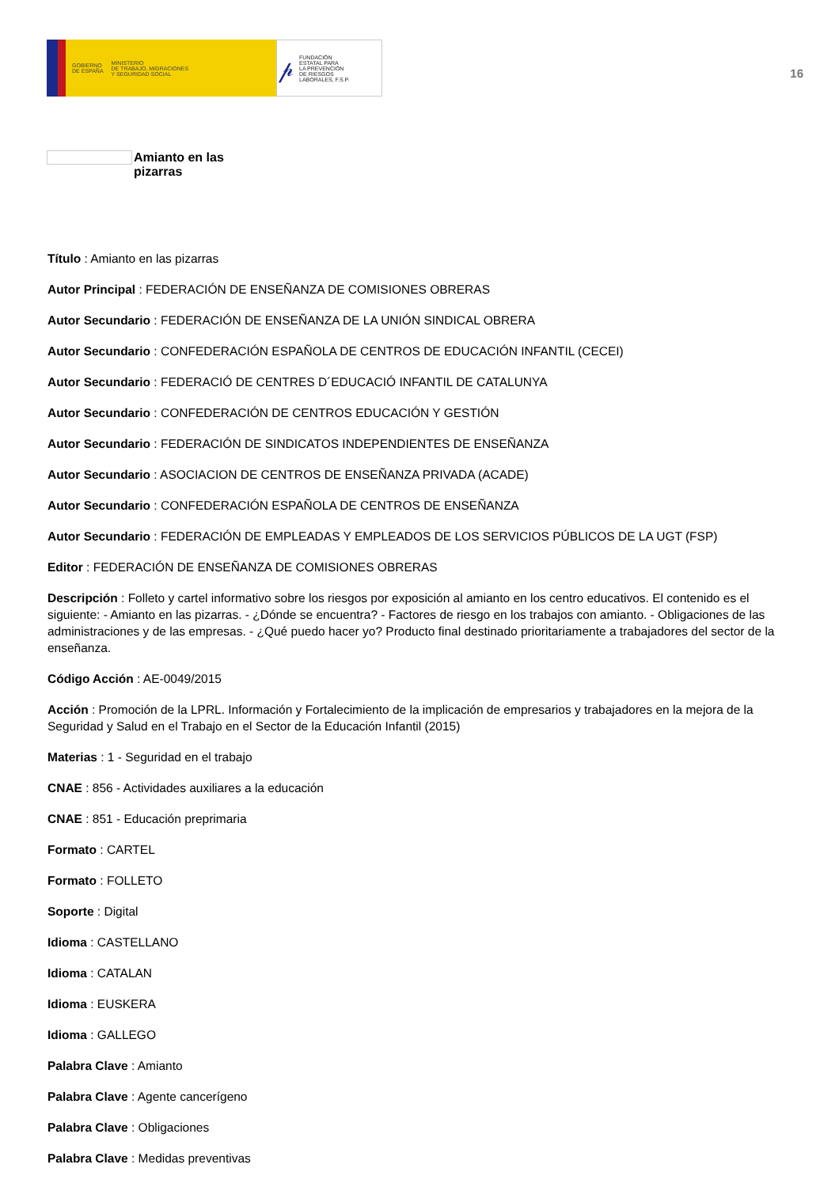GOBIERNO
DE ESPAÑA MINISTERIO
DE TRABAJO, MIGRACIONES
Y SEGURIDAD SOCIAL
𝓅 FUNDACIÓN
ESTATAL PARA
LA PREVENCIÓN
DE RIESGOS
LABORALES, F.S.P.
16
Amianto en las pizarras
Título : Amianto en las pizarras
Autor Principal : FEDERACIÓN DE ENSEÑANZA DE COMISIONES OBRERAS
Autor Secundario : FEDERACIÓN DE ENSEÑANZA DE LA UNIÓN SINDICAL OBRERA
Autor Secundario : CONFEDERACIÓN ESPAÑOLA DE CENTROS DE EDUCACIÓN INFANTIL (CECEI)
Autor Secundario : FEDERACIÓ DE CENTRES D´EDUCACIÓ INFANTIL DE CATALUNYA
Autor Secundario : CONFEDERACIÓN DE CENTROS EDUCACIÓN Y GESTIÓN
Autor Secundario : FEDERACIÓN DE SINDICATOS INDEPENDIENTES DE ENSEÑANZA
Autor Secundario : ASOCIACION DE CENTROS DE ENSEÑANZA PRIVADA (ACADE)
Autor Secundario : CONFEDERACIÓN ESPAÑOLA DE CENTROS DE ENSEÑANZA
Autor Secundario : FEDERACIÓN DE EMPLEADAS Y EMPLEADOS DE LOS SERVICIOS PÚBLICOS DE LA UGT (FSP)
Editor : FEDERACIÓN DE ENSEÑANZA DE COMISIONES OBRERAS
Descripción : Folleto y cartel informativo sobre los riesgos por exposición al amianto en los centro educativos. El contenido es el siguiente: - Amianto en las pizarras. - ¿Dónde se encuentra? - Factores de riesgo en los trabajos con amianto. - Obligaciones de las administraciones y de las empresas. - ¿Qué puedo hacer yo? Producto final destinado prioritariamente a trabajadores del sector de la enseñanza.
Código Acción : AE-0049/2015
Acción : Promoción de la LPRL. Información y Fortalecimiento de la implicación de empresarios y trabajadores en la mejora de la Seguridad y Salud en el Trabajo en el Sector de la Educación Infantil (2015)
Materias : 1 - Seguridad en el trabajo
CNAE : 856 - Actividades auxiliares a la educación
CNAE : 851 - Educación preprimaria
Formato : CARTEL
Formato : FOLLETO
Soporte : Digital
Idioma : CASTELLANO
Idioma : CATALAN
Idioma : EUSKERA
Idioma : GALLEGO
Palabra Clave : Amianto
Palabra Clave : Agente cancerígeno
Palabra Clave : Obligaciones
Palabra Clave : Medidas preventivas